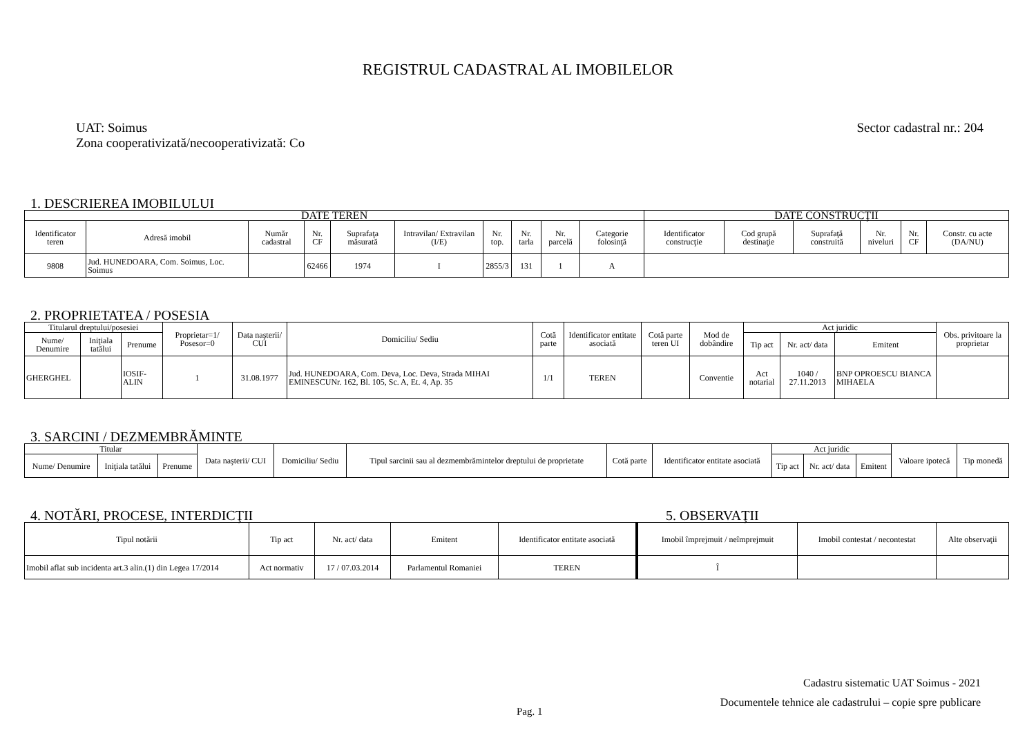REGISTRUL CADASTRAL AL IMOBILELOR
UAT: Soimus
Zona cooperativizată/necooperativizată: Co
Sector cadastral nr.: 204
1. DESCRIEREA IMOBILULUI
| DATE TEREN | | | | | | | | | | DATE CONSTRUCŢII | | | | | |
| --- | --- | --- | --- | --- | --- | --- | --- | --- | --- | --- | --- | --- | --- | --- | --- |
| Identificator teren | Adresă imobil | Număr cadastral | Nr. CF | Suprafaţa măsurată | Intravilan/ Extravilan (I/E) | Nr. top. | Nr. tarla | Nr. parcelă | Categorie folosinţă | Identificator construcţie | Cod grupă destinaţie | Suprafaţă construită | Nr. niveluri | Nr. CF | Constr. cu acte (DA/NU) |
| 9808 | Jud. HUNEDOARA, Com. Soimus, Loc. Soimus | | 62466 | 1974 | I | 2855/3 | 131 | 1 | A | | | | | | |
2. PROPRIETATEA / POSESIA
| Titularul dreptului/posesiei | | | Proprietar=1/ Posesor=0 | Data naşterii/ CUI | Domiciliu/ Sediu | Cotă parte | Identificator entitate asociată | Cotă parte teren UI | Mod de dobândire | Act juridic | | | Obs. privitoare la proprietar |
| --- | --- | --- | --- | --- | --- | --- | --- | --- | --- | --- | --- | --- | --- |
| Nume/ Denumire | Iniţiala tatălui | Prenume | | | | | | | | Tip act | Nr. act/ data | Emitent | |
| GHERGHEL | | IOSIF-ALIN | 1 | 31.08.1977 | Jud. HUNEDOARA, Com. Deva, Loc. Deva, Strada MIHAI EMINESCUNr. 162, Bl. 105, Sc. A, Et. 4, Ap. 35 | 1/1 | TEREN | | Conventie | Act notarial | 1040 / 27.11.2013 | BNP OPROESCU BIANCA MIHAELA | |
3. SARCINI / DEZMEMBRĂMINTE
| Titular | | | Data naşterii/ CUI | Domiciliu/ Sediu | Tipul sarcinii sau al dezmembrămintelor dreptului de proprietate | Cotă parte | Identificator entitate asociată | Act juridic | | | Valoare ipotecă | Tip monedă |
| --- | --- | --- | --- | --- | --- | --- | --- | --- | --- | --- | --- | --- |
| Nume/ Denumire | Iniţiala tatălui | Prenume | | | | | | Tip act | Nr. act/ data | Emitent | | |
4. NOTĂRI, PROCESE, INTERDICŢII 5. OBSERVAŢII
| Tipul notării | Tip act | Nr. act/ data | Emitent | Identificator entitate asociată | Imobil împrejmuit / neîmprejmuit | Imobil contestat / necontestat | Alte observaţii |
| --- | --- | --- | --- | --- | --- | --- | --- |
| Imobil aflat sub incidenta art.3 alin.(1) din Legea 17/2014 | Act normativ | 17 / 07.03.2014 | Parlamentul Romaniei | TEREN | Î | | |
Cadastru sistematic UAT Soimus - 2021
Documentele tehnice ale cadastrului – copie spre publicare
Pag. 1